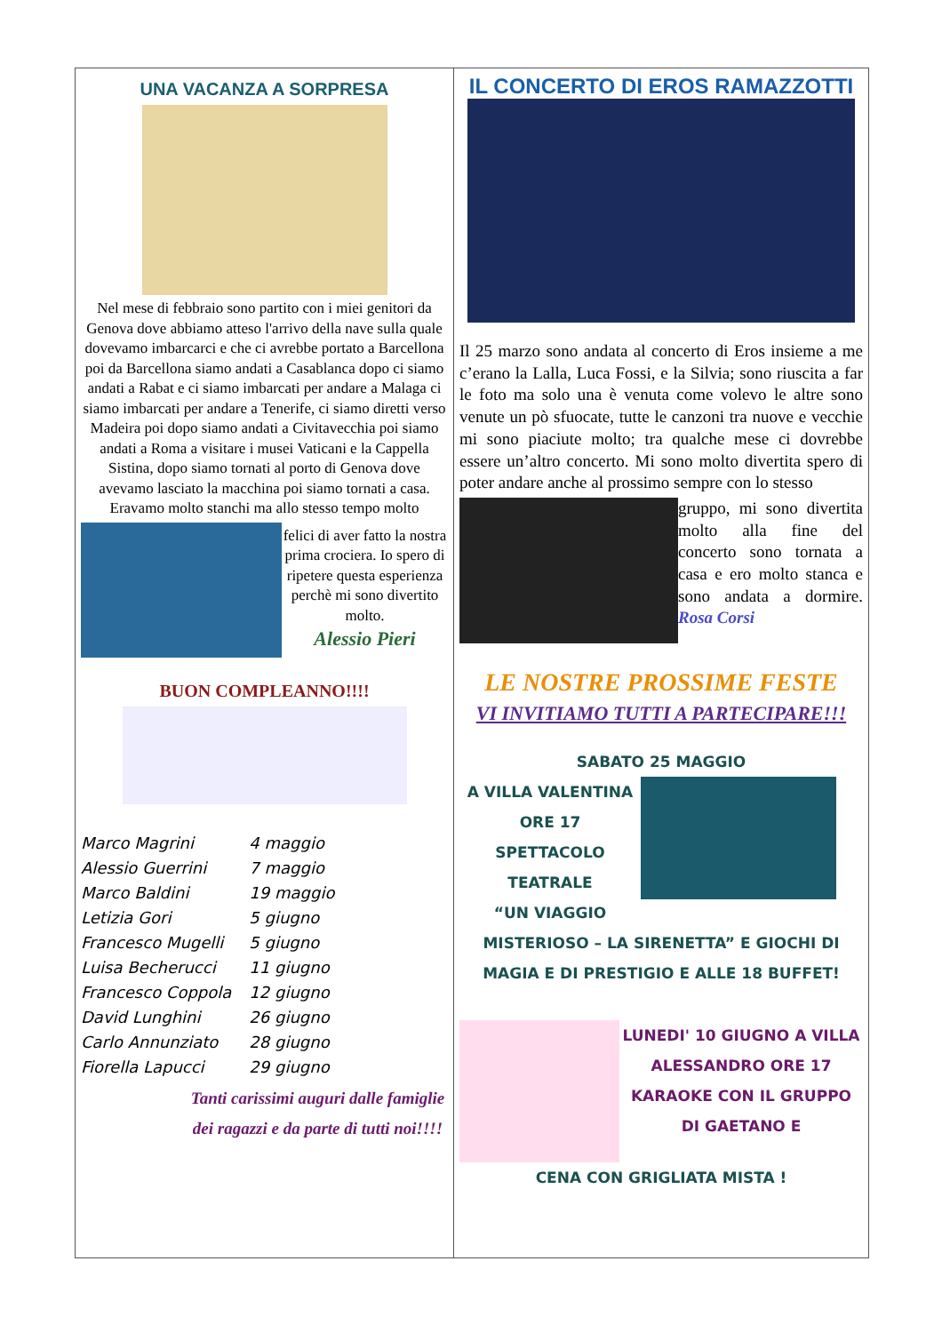UNA VACANZA A SORPRESA
Nel mese di febbraio sono partito con i miei genitori da Genova dove abbiamo atteso l'arrivo della nave sulla quale dovevamo imbarcarci e che ci avrebbe portato a Barcellona poi da Barcellona siamo andati a Casablanca dopo ci siamo andati a Rabat e ci siamo imbarcati per andare a Malaga ci siamo imbarcati per andare a Tenerife, ci siamo diretti verso Madeira poi dopo siamo andati a Civitavecchia poi siamo andati a Roma a visitare i musei Vaticani e la Cappella Sistina, dopo siamo tornati al porto di Genova dove avevamo lasciato la macchina poi siamo tornati a casa.
Eravamo molto stanchi ma allo stesso tempo molto
felici di aver fatto la nostra prima crociera. Io spero di ripetere questa esperienza perchè mi sono divertito molto.
Alessio Pieri
BUON COMPLEANNO!!!!
| Marco Magrini | 4 maggio |
| Alessio Guerrini | 7 maggio |
| Marco Baldini | 19 maggio |
| Letizia Gori | 5 giugno |
| Francesco Mugelli | 5 giugno |
| Luisa Becherucci | 11 giugno |
| Francesco Coppola | 12 giugno |
| David Lunghini | 26 giugno |
| Carlo Annunziato | 28 giugno |
| Fiorella Lapucci | 29 giugno |
Tanti carissimi auguri dalle famiglie dei ragazzi e da parte di tutti noi!!!!
IL CONCERTO DI EROS RAMAZZOTTI
Il 25 marzo sono andata al concerto di Eros insieme a me c’erano la Lalla, Luca Fossi, e la Silvia; sono riuscita a far le foto ma solo una è venuta come volevo le altre sono venute un pò sfuocate, tutte le canzoni tra nuove e vecchie mi sono piaciute molto; tra qualche mese ci dovrebbe essere un’altro concerto. Mi sono molto divertita spero di poter andare anche al prossimo sempre con lo stesso
gruppo, mi sono divertita molto alla fine del concerto sono tornata a casa e ero molto stanca e sono andata a dormire. Rosa Corsi
LE NOSTRE PROSSIME FESTE
VI INVITIAMO TUTTI A PARTECIPARE!!!
SABATO 25 MAGGIO
A VILLA VALENTINA
ORE 17
SPETTACOLO
TEATRALE
“UN VIAGGIO
MISTERIOSO – LA SIRENETTA” E GIOCHI DI MAGIA E DI PRESTIGIO E ALLE 18 BUFFET!
LUNEDI' 10 GIUGNO A VILLA ALESSANDRO ORE 17 KARAOKE CON IL GRUPPO DI GAETANO E
CENA CON GRIGLIATA MISTA !